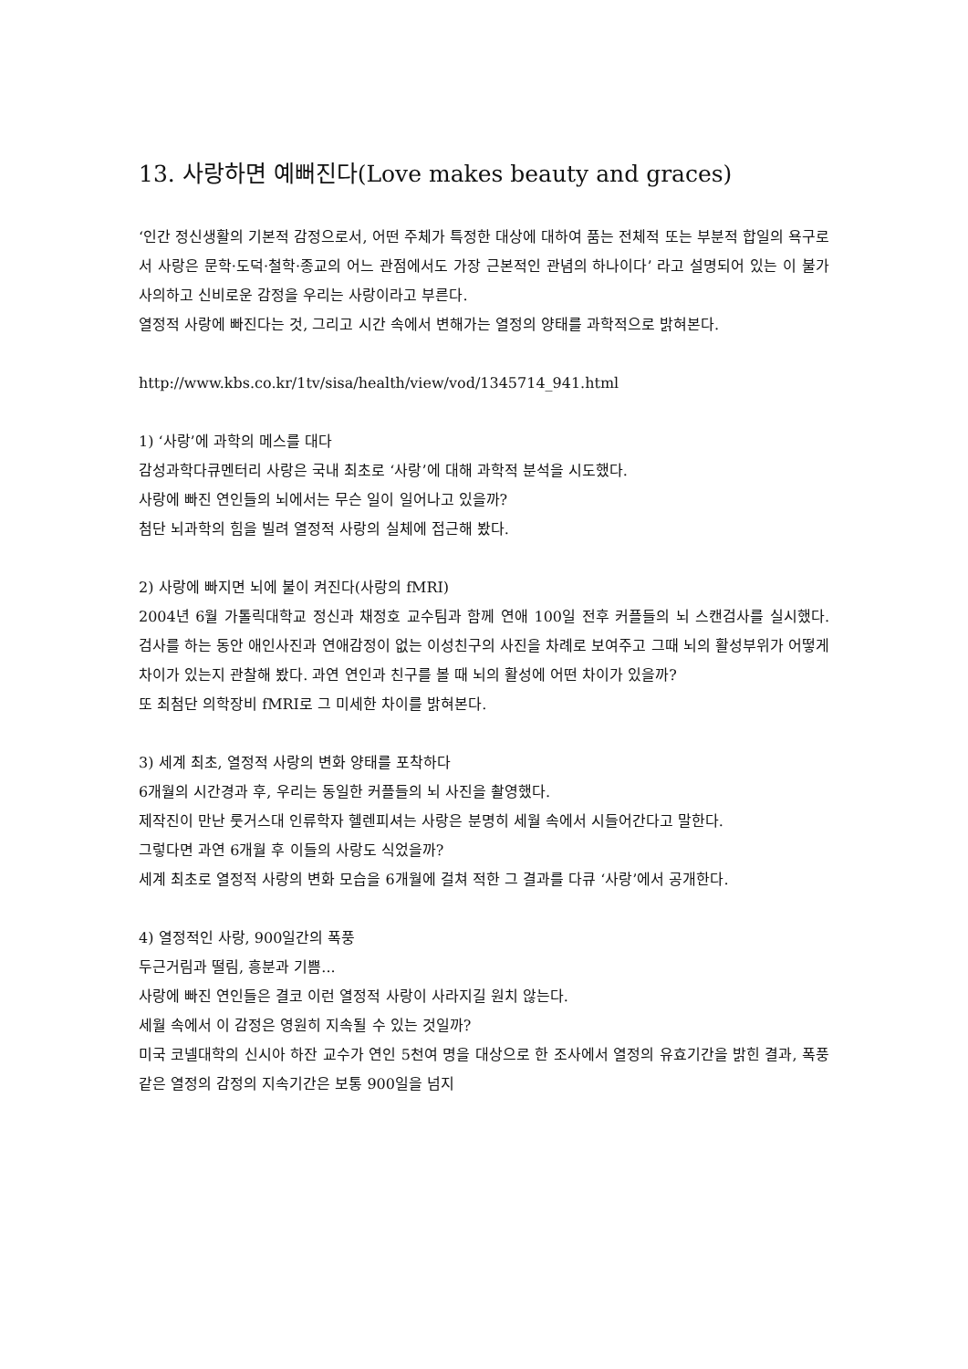13. 사랑하면 예뻐진다(Love makes beauty and graces)
‘인간 정신생활의 기본적 감정으로서, 어떤 주체가 특정한 대상에 대하여 품는 전체적 또는 부분적 합일의 욕구로서 사랑은 문학·도덕·철학·종교의 어느 관점에서도 가장 근본적인 관념의 하나이다’ 라고 설명되어 있는 이 불가사의하고 신비로운 감정을 우리는 사랑이라고 부른다.
열정적 사랑에 빠진다는 것, 그리고 시간 속에서 변해가는 열정의 양태를 과학적으로 밝혀본다.
http://www.kbs.co.kr/1tv/sisa/health/view/vod/1345714_941.html
1) ‘사랑’에 과학의 메스를 대다
감성과학다큐멘터리 사랑은 국내 최초로 ‘사랑’에 대해 과학적 분석을 시도했다.
사랑에 빠진 연인들의 뇌에서는 무슨 일이 일어나고 있을까?
첨단 뇌과학의 힘을 빌려 열정적 사랑의 실체에 접근해 봤다.
2) 사랑에 빠지면 뇌에 불이 켜진다(사랑의 fMRI)
2004년 6월 가톨릭대학교 정신과 채정호 교수팀과 함께 연애 100일 전후 커플들의 뇌 스캔검사를 실시했다. 검사를 하는 동안 애인사진과 연애감정이 없는 이성친구의 사진을 차례로 보여주고 그때 뇌의 활성부위가 어떻게 차이가 있는지 관찰해 봤다. 과연 연인과 친구를 볼 때 뇌의 활성에 어떤 차이가 있을까?
또 최첨단 의학장비 fMRI로 그 미세한 차이를 밝혀본다.
3) 세계 최초, 열정적 사랑의 변화 양태를 포착하다
6개월의 시간경과 후, 우리는 동일한 커플들의 뇌 사진을 촬영했다.
제작진이 만난 룻거스대 인류학자 헬렌피셔는 사랑은 분명히 세월 속에서 시들어간다고 말한다.
그렇다면 과연 6개월 후 이들의 사랑도 식었을까?
세계 최초로 열정적 사랑의 변화 모습을 6개월에 걸쳐 적한 그 결과를 다큐 ‘사랑’에서 공개한다.
4) 열정적인 사랑, 900일간의 폭풍
두근거림과 떨림, 흥분과 기쁨...
사랑에 빠진 연인들은 결코 이런 열정적 사랑이 사라지길 원치 않는다.
세월 속에서 이 감정은 영원히 지속될 수 있는 것일까?
미국 코넬대학의 신시아 하잔 교수가 연인 5천여 명을 대상으로 한 조사에서 열정의 유효기간을 밝힌 결과, 폭풍 같은 열정의 감정의 지속기간은 보통 900일을 넘지